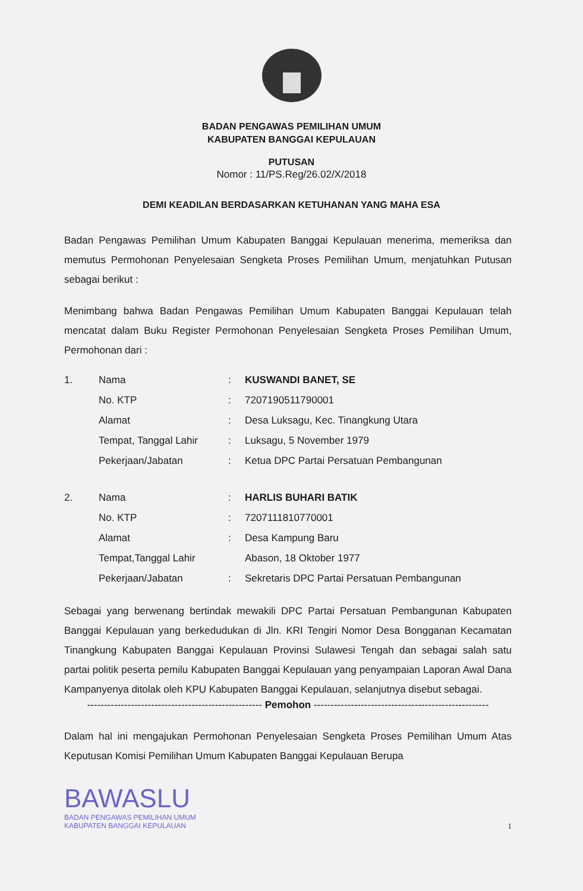BADAN PENGAWAS PEMILIHAN UMUM
KABUPATEN BANGGAI KEPULAUAN
PUTUSAN
Nomor : 11/PS.Reg/26.02/X/2018
DEMI KEADILAN BERDASARKAN KETUHANAN YANG MAHA ESA
Badan Pengawas Pemilihan Umum Kabupaten Banggai Kepulauan menerima, memeriksa dan memutus Permohonan Penyelesaian Sengketa Proses Pemilihan Umum, menjatuhkan Putusan sebagai berikut :
Menimbang bahwa Badan Pengawas Pemilihan Umum Kabupaten Banggai Kepulauan telah mencatat dalam Buku Register Permohonan Penyelesaian Sengketa Proses Pemilihan Umum, Permohonan dari :
| 1. | Nama | : | KUSWANDI BANET, SE |
| | No. KTP | : | 7207190511790001 |
| | Alamat | : | Desa Luksagu, Kec. Tinangkung Utara |
| | Tempat, Tanggal Lahir | : | Luksagu, 5 November 1979 |
| | Pekerjaan/Jabatan | : | Ketua DPC Partai Persatuan Pembangunan |
| 2. | Nama | : | HARLIS BUHARI BATIK |
| | No. KTP | : | 7207111810770001 |
| | Alamat | : | Desa Kampung Baru |
| | Tempat,Tanggal Lahir | | Abason, 18 Oktober 1977 |
| | Pekerjaan/Jabatan | : | Sekretaris DPC Partai Persatuan Pembangunan |
Sebagai yang berwenang bertindak mewakili DPC Partai Persatuan Pembangunan Kabupaten Banggai Kepulauan yang berkedudukan di Jln. KRI Tengiri Nomor Desa Bongganan Kecamatan Tinangkung Kabupaten Banggai Kepulauan Provinsi Sulawesi Tengah dan sebagai salah satu partai politik peserta pemilu Kabupaten Banggai Kepulauan yang penyampaian Laporan Awal Dana Kampanyenya ditolak oleh KPU Kabupaten Banggai Kepulauan, selanjutnya disebut sebagai.
---------------------------------------------------- Pemohon ----------------------------------------------------
Dalam hal ini mengajukan Permohonan Penyelesaian Sengketa Proses Pemilihan Umum Atas Keputusan Komisi Pemilihan Umum Kabupaten Banggai Kepulauan Berupa
1
BAWASLU
BADAN PENGAWAS PEMILIHAN UMUM
KABUPATEN BANGGAI KEPULAUAN